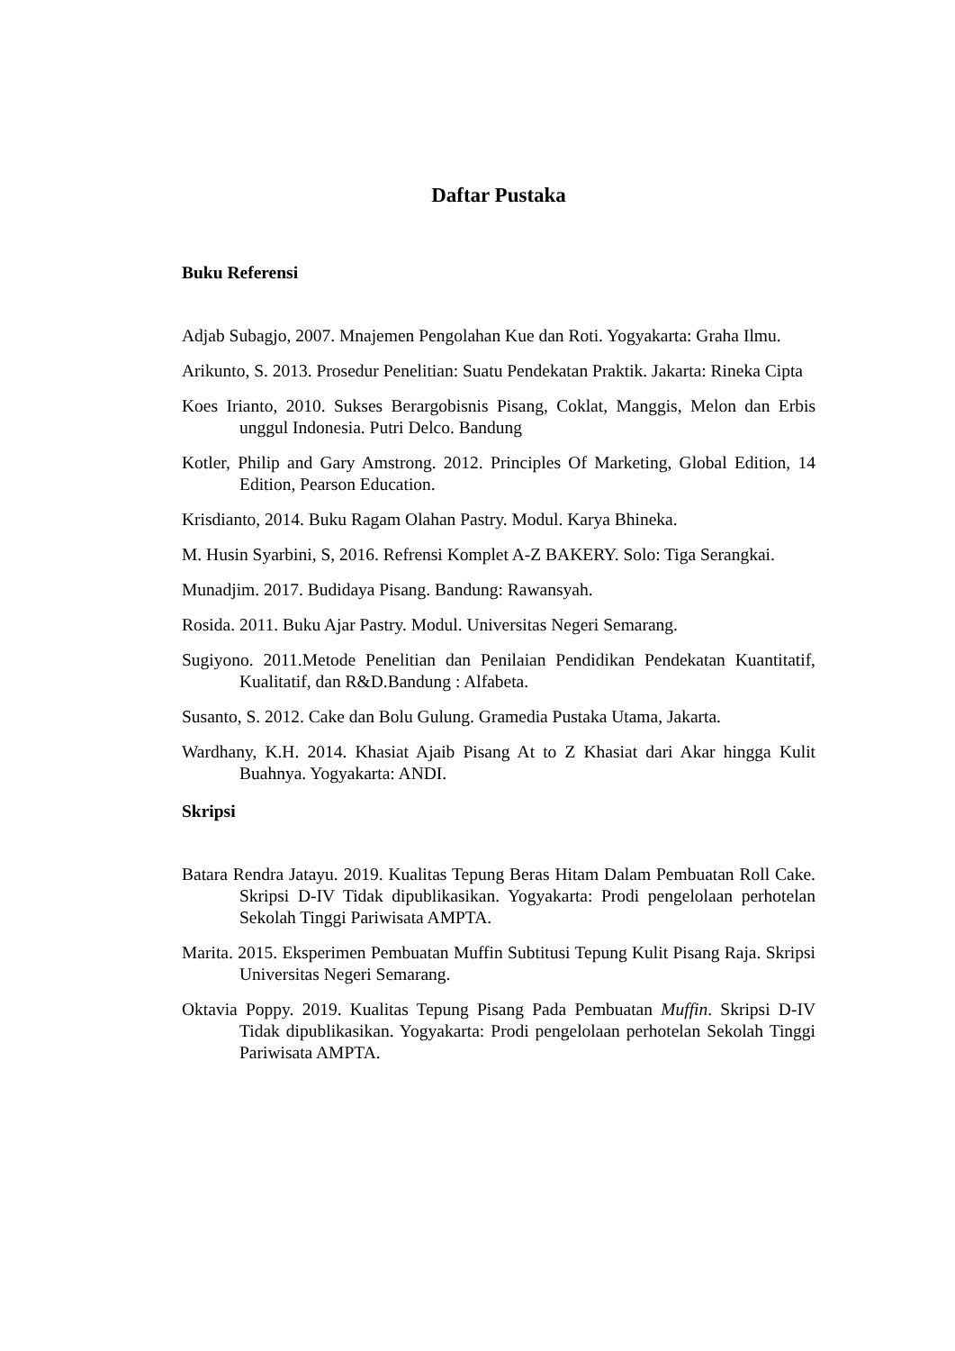Daftar Pustaka
Buku Referensi
Adjab Subagjo, 2007. Mnajemen Pengolahan Kue dan Roti. Yogyakarta: Graha Ilmu.
Arikunto, S. 2013. Prosedur Penelitian: Suatu Pendekatan Praktik. Jakarta: Rineka Cipta
Koes Irianto, 2010. Sukses Berargobisnis Pisang, Coklat, Manggis, Melon dan Erbis unggul Indonesia. Putri Delco. Bandung
Kotler, Philip and Gary Amstrong. 2012. Principles Of Marketing, Global Edition, 14 Edition, Pearson Education.
Krisdianto, 2014. Buku Ragam Olahan Pastry. Modul. Karya Bhineka.
M. Husin Syarbini, S, 2016. Refrensi Komplet A-Z BAKERY. Solo: Tiga Serangkai.
Munadjim. 2017. Budidaya Pisang. Bandung: Rawansyah.
Rosida. 2011. Buku Ajar Pastry. Modul. Universitas Negeri Semarang.
Sugiyono. 2011.Metode Penelitian dan Penilaian Pendidikan Pendekatan Kuantitatif, Kualitatif, dan R&D.Bandung : Alfabeta.
Susanto, S. 2012. Cake dan Bolu Gulung. Gramedia Pustaka Utama, Jakarta.
Wardhany, K.H. 2014. Khasiat Ajaib Pisang At to Z Khasiat dari Akar hingga Kulit Buahnya. Yogyakarta: ANDI.
Skripsi
Batara Rendra Jatayu. 2019. Kualitas Tepung Beras Hitam Dalam Pembuatan Roll Cake. Skripsi D-IV Tidak dipublikasikan. Yogyakarta: Prodi pengelolaan perhotelan Sekolah Tinggi Pariwisata AMPTA.
Marita. 2015. Eksperimen Pembuatan Muffin Subtitusi Tepung Kulit Pisang Raja. Skripsi Universitas Negeri Semarang.
Oktavia Poppy. 2019. Kualitas Tepung Pisang Pada Pembuatan Muffin. Skripsi D-IV Tidak dipublikasikan. Yogyakarta: Prodi pengelolaan perhotelan Sekolah Tinggi Pariwisata AMPTA.